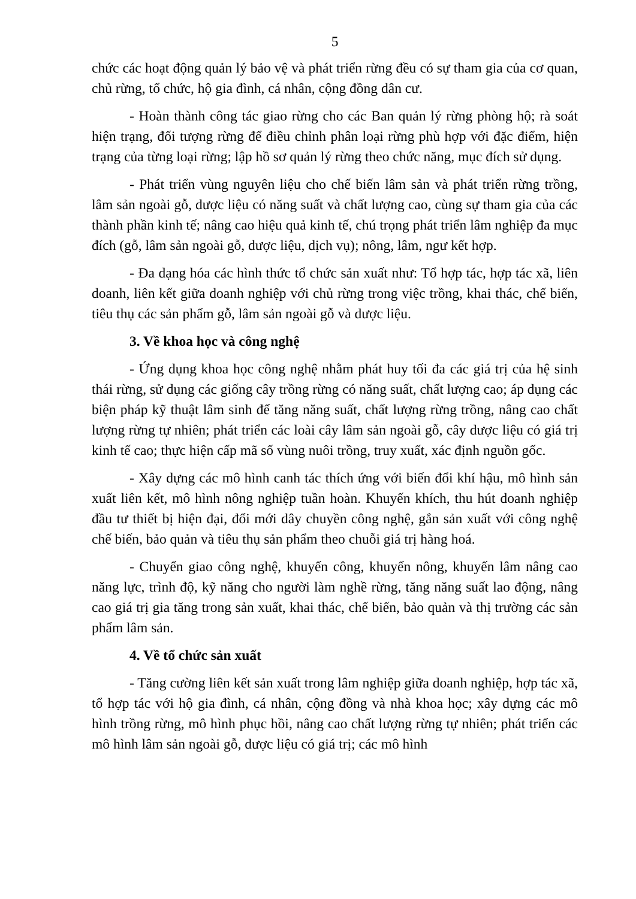5
chức các hoạt động quản lý bảo vệ và phát triển rừng đều có sự tham gia của cơ quan, chủ rừng, tổ chức, hộ gia đình, cá nhân, cộng đồng dân cư.
- Hoàn thành công tác giao rừng cho các Ban quản lý rừng phòng hộ; rà soát hiện trạng, đối tượng rừng để điều chỉnh phân loại rừng phù hợp với đặc điểm, hiện trạng của từng loại rừng; lập hồ sơ quản lý rừng theo chức năng, mục đích sử dụng.
- Phát triển vùng nguyên liệu cho chế biến lâm sản và phát triển rừng trồng, lâm sản ngoài gỗ, dược liệu có năng suất và chất lượng cao, cùng sự tham gia của các thành phần kinh tế; nâng cao hiệu quả kinh tế, chú trọng phát triển lâm nghiệp đa mục đích (gỗ, lâm sản ngoài gỗ, dược liệu, dịch vụ); nông, lâm, ngư kết hợp.
- Đa dạng hóa các hình thức tổ chức sản xuất như: Tổ hợp tác, hợp tác xã, liên doanh, liên kết giữa doanh nghiệp với chủ rừng trong việc trồng, khai thác, chế biến, tiêu thụ các sản phẩm gỗ, lâm sản ngoài gỗ và dược liệu.
3. Về khoa học và công nghệ
- Ứng dụng khoa học công nghệ nhằm phát huy tối đa các giá trị của hệ sinh thái rừng, sử dụng các giống cây trồng rừng có năng suất, chất lượng cao; áp dụng các biện pháp kỹ thuật lâm sinh để tăng năng suất, chất lượng rừng trồng, nâng cao chất lượng rừng tự nhiên; phát triển các loài cây lâm sản ngoài gỗ, cây dược liệu có giá trị kinh tế cao; thực hiện cấp mã số vùng nuôi trồng, truy xuất, xác định nguồn gốc.
- Xây dựng các mô hình canh tác thích ứng với biến đổi khí hậu, mô hình sản xuất liên kết, mô hình nông nghiệp tuần hoàn. Khuyến khích, thu hút doanh nghiệp đầu tư thiết bị hiện đại, đổi mới dây chuyền công nghệ, gắn sản xuất với công nghệ chế biến, bảo quản và tiêu thụ sản phẩm theo chuỗi giá trị hàng hoá.
- Chuyển giao công nghệ, khuyến công, khuyến nông, khuyến lâm nâng cao năng lực, trình độ, kỹ năng cho người làm nghề rừng, tăng năng suất lao động, nâng cao giá trị gia tăng trong sản xuất, khai thác, chế biến, bảo quản và thị trường các sản phẩm lâm sản.
4. Về tổ chức sản xuất
- Tăng cường liên kết sản xuất trong lâm nghiệp giữa doanh nghiệp, hợp tác xã, tổ hợp tác với hộ gia đình, cá nhân, cộng đồng và nhà khoa học; xây dựng các mô hình trồng rừng, mô hình phục hồi, nâng cao chất lượng rừng tự nhiên; phát triển các mô hình lâm sản ngoài gỗ, dược liệu có giá trị; các mô hình